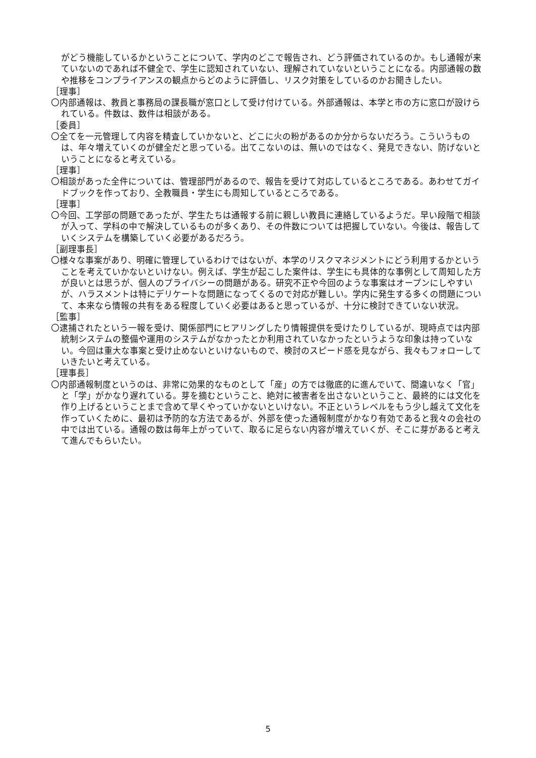がどう機能しているかということについて、学内のどこで報告され、どう評価されているのか。もし通報が来ていないのであれば不健全で、学生に認知されていない、理解されていないということになる。内部通報の数や推移をコンプライアンスの観点からどのように評価し、リスク対策をしているのかお聞きしたい。
［理事］
〇内部通報は、教員と事務局の課長職が窓口として受け付けている。外部通報は、本学と市の方に窓口が設けられている。件数は、数件は相談がある。
［委員］
〇全てを一元管理して内容を精査していかないと、どこに火の粉があるのか分からないだろう。こういうものは、年々増えていくのが健全だと思っている。出てこないのは、無いのではなく、発見できない、防げないということになると考えている。
［理事］
〇相談があった全件については、管理部門があるので、報告を受けて対応しているところである。あわせてガイドブックを作っており、全教職員・学生にも周知しているところである。
［理事］
〇今回、工学部の問題であったが、学生たちは通報する前に親しい教員に連絡しているようだ。早い段階で相談が入って、学科の中で解決しているものが多くあり、その件数については把握していない。今後は、報告していくシステムを構築していく必要があるだろう。
［副理事長］
〇様々な事案があり、明確に管理しているわけではないが、本学のリスクマネジメントにどう利用するかということを考えていかないといけない。例えば、学生が起こした案件は、学生にも具体的な事例として周知した方が良いとは思うが、個人のプライバシーの問題がある。研究不正や今回のような事案はオープンにしやすいが、ハラスメントは特にデリケートな問題になってくるので対応が難しい。学内に発生する多くの問題について、本来なら情報の共有をある程度していく必要はあると思っているが、十分に検討できていない状況。
［監事］
〇逮捕されたという一報を受け、関係部門にヒアリングしたり情報提供を受けたりしているが、現時点では内部統制システムの整備や運用のシステムがなかったとか利用されていなかったというような印象は持っていない。今回は重大な事案と受け止めないといけないもので、検討のスピード感を見ながら、我々もフォローしていきたいと考えている。
［理事長］
〇内部通報制度というのは、非常に効果的なものとして「産」の方では徹底的に進んでいて、間違いなく「官」と「学」がかなり遅れている。芽を摘むということ、絶対に被害者を出さないということ、最終的には文化を作り上げるということまで含めて早くやっていかないといけない。不正というレベルをもう少し越えて文化を作っていくために、最初は予防的な方法であるが、外部を使った通報制度がかなり有効であると我々の会社の中では出ている。通報の数は毎年上がっていて、取るに足らない内容が増えていくが、そこに芽があると考えて進んでもらいたい。
5